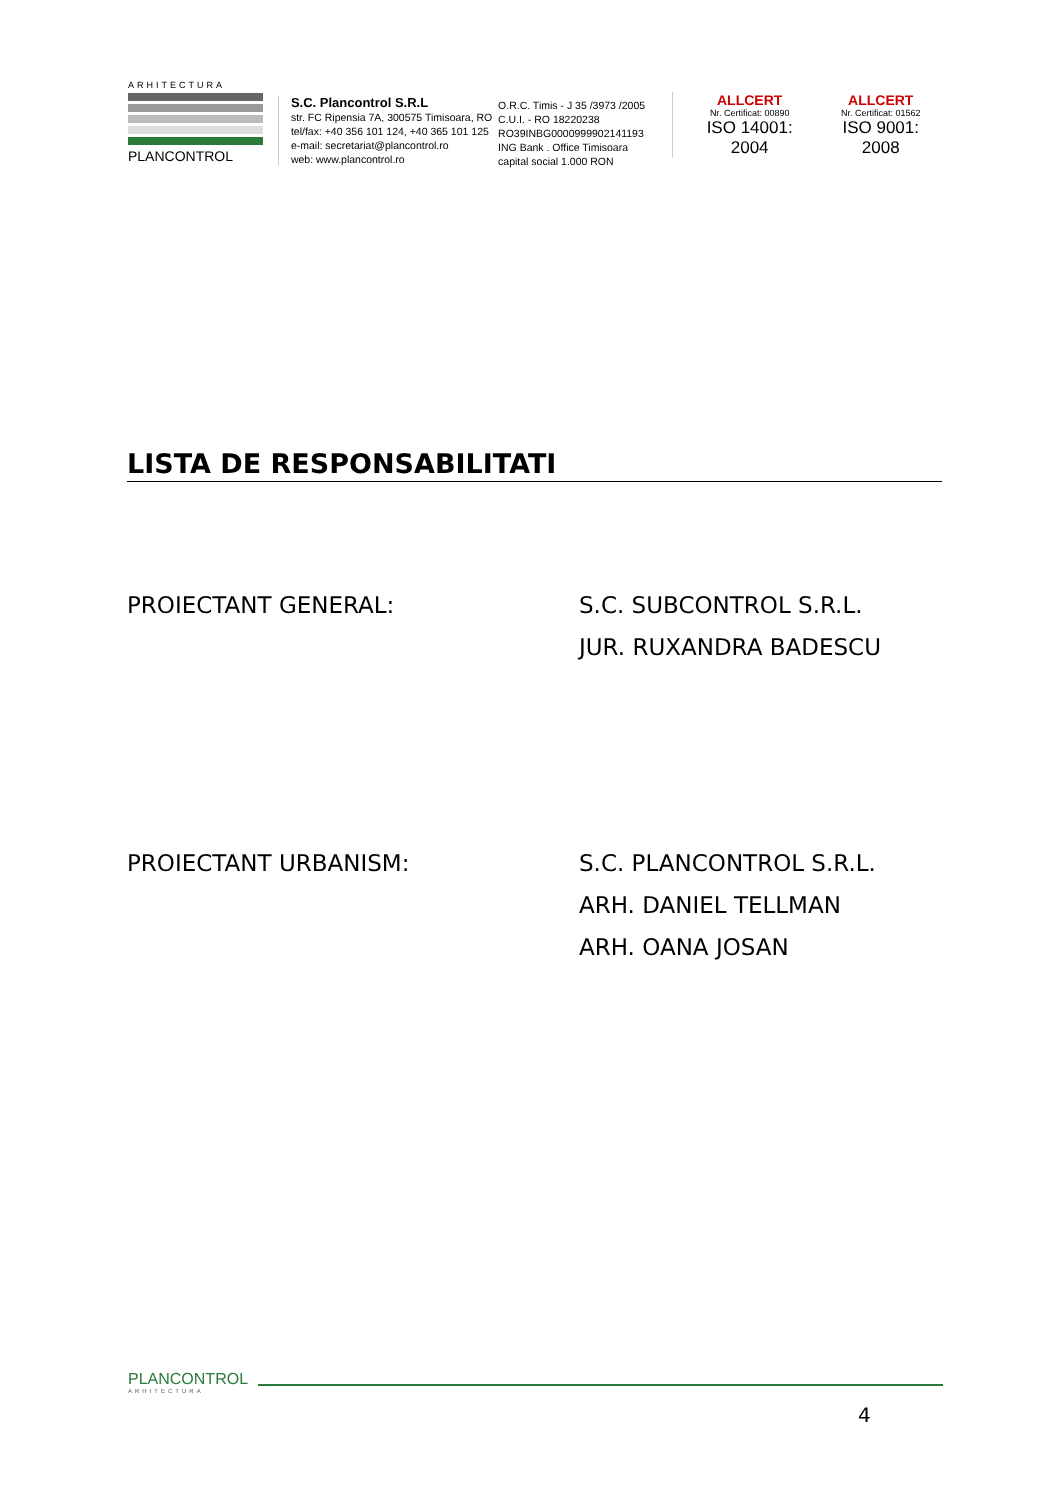ARHITECTURA
PLANCONTROL
S.C. Plancontrol S.R.L
str. FC Ripensia 7A, 300575 Timisoara, RO
tel/fax: +40 356 101 124, +40 365 101 125
e-mail: secretariat@plancontrol.ro
web: www.plancontrol.ro
O.R.C. Timis - J 35 /3973 /2005
C.U.I. - RO 18220238
RO39INBG0000999902141193
ING Bank . Office Timisoara
capital social 1.000 RON
ALLCERT
Nr. Certificat: 00890
ISO 14001: 2004
ALLCERT
Nr. Certificat: 01562
ISO 9001: 2008
LISTA DE RESPONSABILITATI
PROIECTANT GENERAL: S.C. SUBCONTROL S.R.L.
JUR. RUXANDRA BADESCU
PROIECTANT URBANISM: S.C. PLANCONTROL S.R.L.
ARH. DANIEL TELLMAN
ARH. OANA JOSAN
PLANCONTROL
ARHITECTURA
4